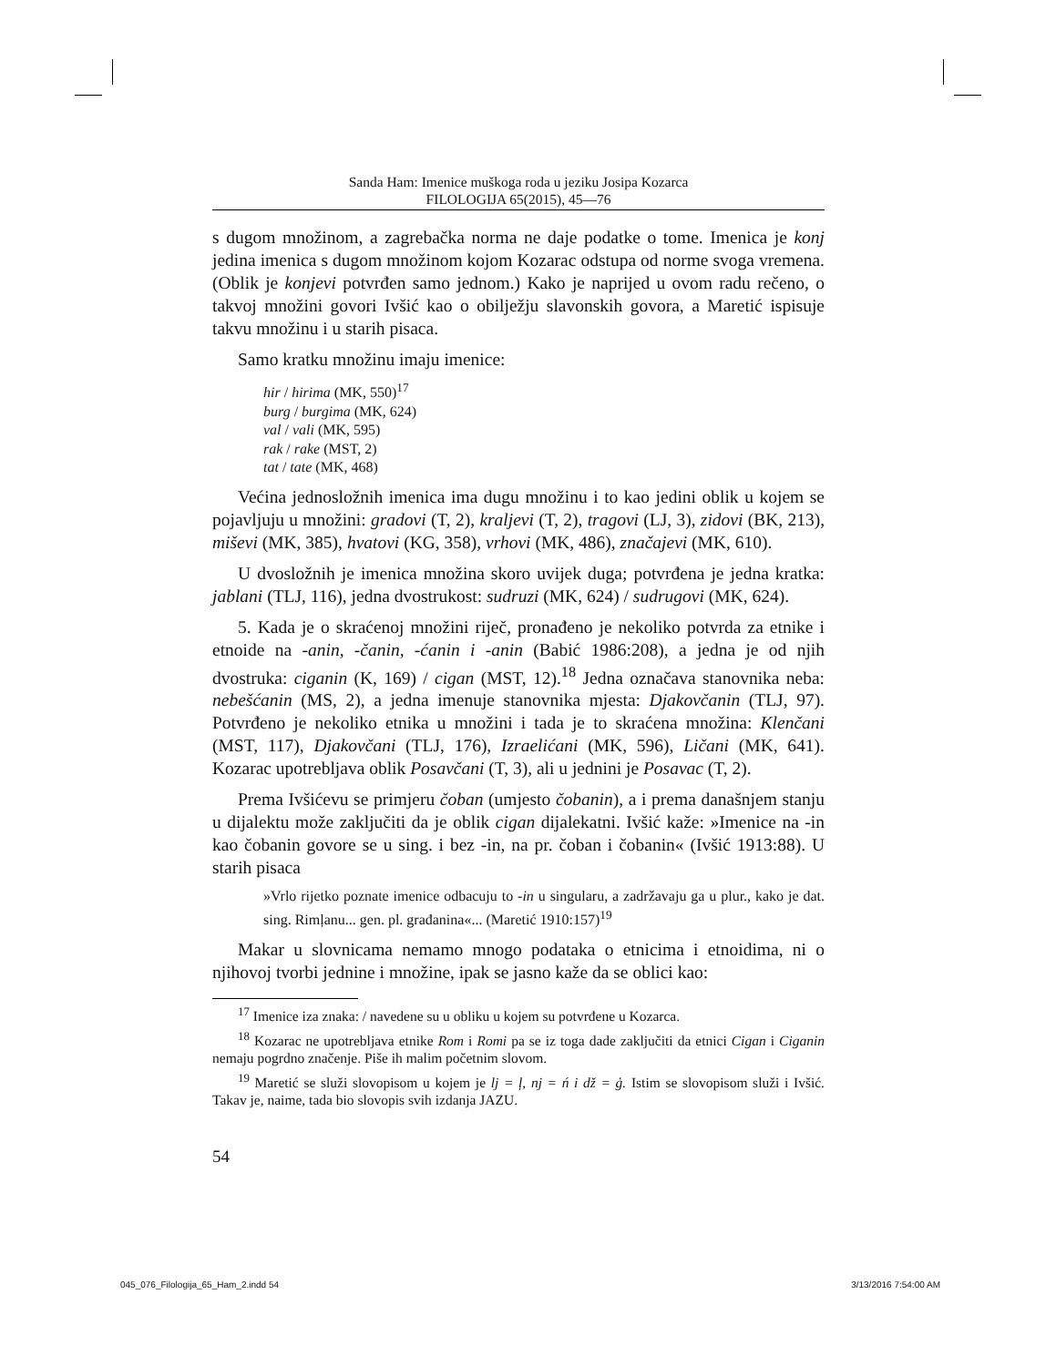Sanda Ham: Imenice muškoga roda u jeziku Josipa Kozarca
FILOLOGIJA 65(2015), 45—76
s dugom množinom, a zagrebačka norma ne daje podatke o tome. Imenica je konj jedina imenica s dugom množinom kojom Kozarac odstupa od norme svoga vremena. (Oblik je konjevi potvrđen samo jednom.) Kako je naprijed u ovom radu rečeno, o takvoj množini govori Ivšić kao o obilježju slavonskih govora, a Maretić ispisuje takvu množinu i u starih pisaca.
Samo kratku množinu imaju imenice:
hir / hirima (MK, 550)<sup>17</sup>
burg / burgima (MK, 624)
val / vali (MK, 595)
rak / rake (MST, 2)
tat / tate (MK, 468)
Većina jednosložnih imenica ima dugu množinu i to kao jedini oblik u kojem se pojavljuju u množini: gradovi (T, 2), kraljevi (T, 2), tragovi (LJ, 3), zidovi (BK, 213), miševi (MK, 385), hvatovi (KG, 358), vrhovi (MK, 486), značajevi (MK, 610).
U dvosložnih je imenica množina skoro uvijek duga; potvrđena je jedna kratka: jablani (TLJ, 116), jedna dvostrukost: sudruzi (MK, 624) / sudrugovi (MK, 624).
5. Kada je o skraćenoj množini riječ, pronađeno je nekoliko potvrda za etnike i etnoide na -anin, -čanin, -ćanin i -anin (Babić 1986:208), a jedna je od njih dvostruka: ciganin (K, 169) / cigan (MST, 12).<sup>18</sup> Jedna označava stanovnika neba: nebešćanin (MS, 2), a jedna imenuje stanovnika mjesta: Djakovčanin (TLJ, 97). Potvrđeno je nekoliko etnika u množini i tada je to skraćena množina: Klenčani (MST, 117), Djakovčani (TLJ, 176), Izraelićani (MK, 596), Ličani (MK, 641). Kozarac upotrebljava oblik Posavčani (T, 3), ali u jednini je Posavac (T, 2).
Prema Ivšićevu se primjeru čoban (umjesto čobanin), a i prema današnjem stanju u dijalektu može zaključiti da je oblik cigan dijalekatni. Ivšić kaže: »Imenice na -in kao čobanin govore se u sing. i bez -in, na pr. čoban i čobanin« (Ivšić 1913:88). U starih pisaca
»Vrlo rijetko poznate imenice odbacuju to -in u singularu, a zadržavaju ga u plur., kako je dat. sing. Rimļanu... gen. pl. građanina«... (Maretić 1910:157)<sup>19</sup>
Makar u slovnicama nemamo mnogo podataka o etnicima i etnoidima, ni o njihovoj tvorbi jednine i množine, ipak se jasno kaže da se oblici kao:
<sup>17</sup> Imenice iza znaka: / navedene su u obliku u kojem su potvrđene u Kozarca.
<sup>18</sup> Kozarac ne upotrebljava etnike Rom i Romi pa se iz toga dade zaključiti da etnici Cigan i Ciganin nemaju pogrdno značenje. Piše ih malim početnim slovom.
<sup>19</sup> Maretić se služi slovopisom u kojem je lj = ļ, nj = ń i dž = ģ. Istim se slovopisom služi i Ivšić. Takav je, naime, tada bio slovopis svih izdanja JAZU.
54
045_076_Filologija_65_Ham_2.indd 54 3/13/2016 7:54:00 AM